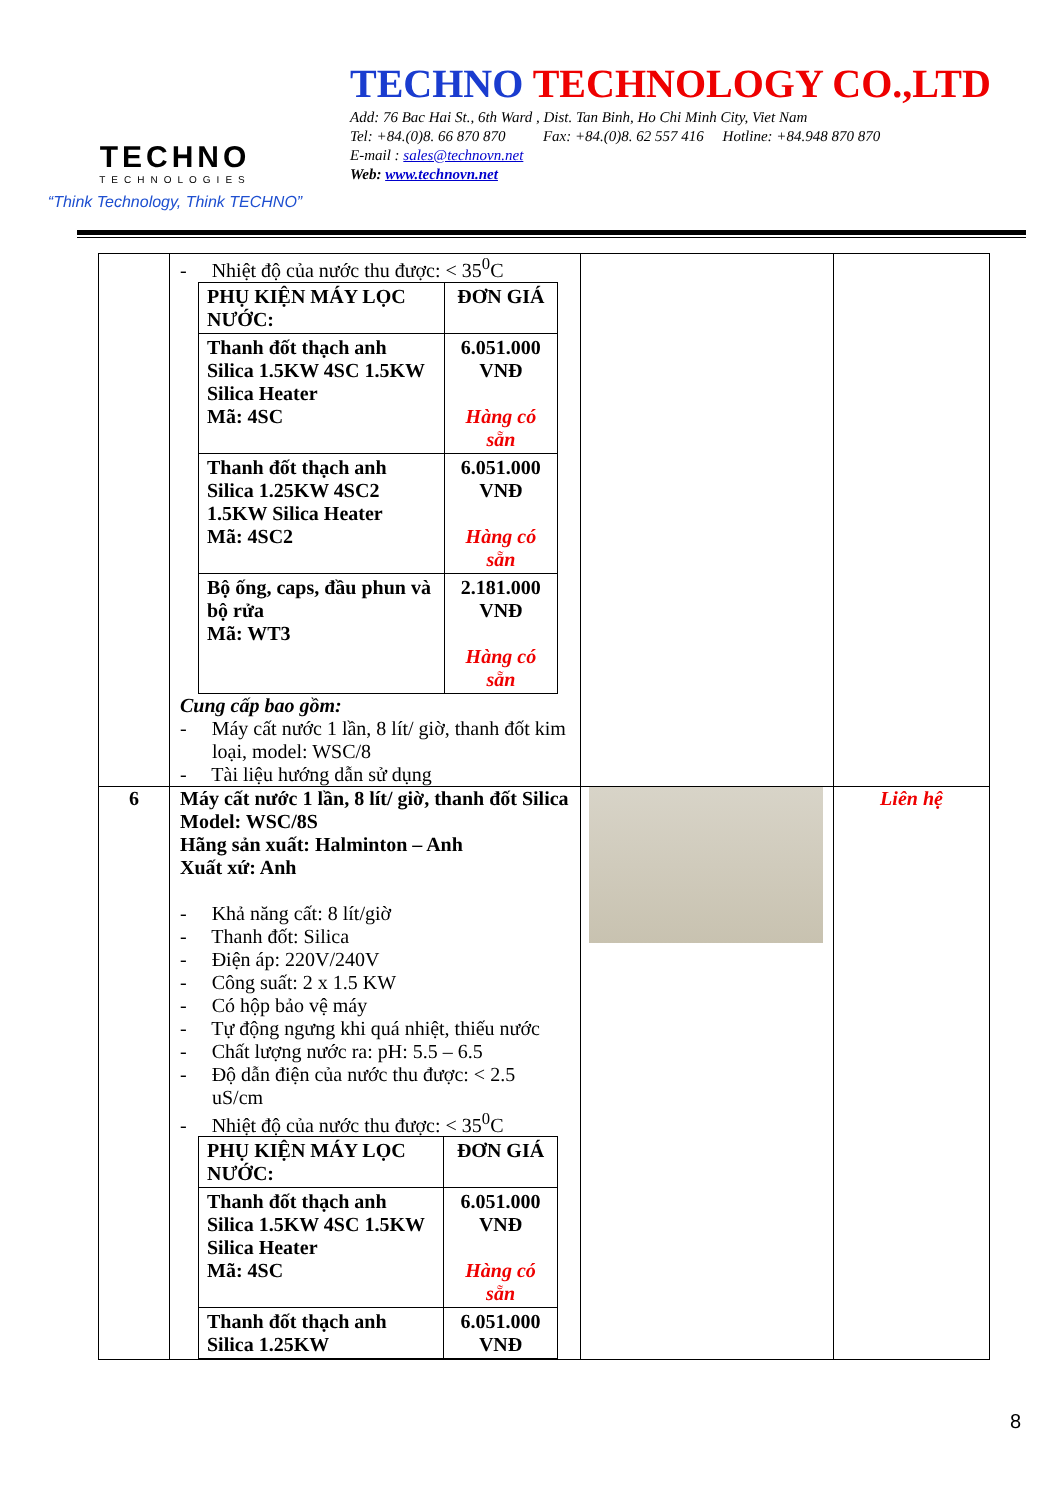TECHNO
TECHNOLOGIES
“Think Technology, Think TECHNO”
TECHNO TECHNOLOGY CO.,LTD
Add: 76 Bac Hai St., 6th Ward , Dist. Tan Binh, Ho Chi Minh City, Viet Nam
Tel: +84.(0)8. 66 870 870 Fax: +84.(0)8. 62 557 416 Hotline: +84.948 870 870
E-mail : sales@technovn.net
Web: www.technovn.net
| | - Nhiệt độ của nước thu được: < 35<sup>0</sup>C / PHỤ KIỆN MÁY LỌC NƯỚC: / ĐƠN GIÁ / / Thanh đốt thạch anh Silica 1.5KW 4SC 1.5KW Silica Heater Mã: 4SC / 6.051.000 VNĐ Hàng có sẵn / / Thanh đốt thạch anh Silica 1.25KW 4SC2 1.5KW Silica Heater Mã: 4SC2 / 6.051.000 VNĐ Hàng có sẵn / / Bộ ống, caps, đầu phun và bộ rửa Mã: WT3 / 2.181.000 VNĐ Hàng có sẵn / Cung cấp bao gồm: - Máy cất nước 1 lần, 8 lít/ giờ, thanh đốt kim loại, model: WSC/8 - Tài liệu hướng dẫn sử dụng | | |
| 6 | Máy cất nước 1 lần, 8 lít/ giờ, thanh đốt Silica Model: WSC/8S Hãng sản xuất: Halminton – Anh Xuất xứ: Anh - Khả năng cất: 8 lít/giờ - Thanh đốt: Silica - Điện áp: 220V/240V - Công suất: 2 x 1.5 KW - Có hộp bảo vệ máy - Tự động ngưng khi quá nhiệt, thiếu nước - Chất lượng nước ra: pH: 5.5 – 6.5 - Độ dẫn điện của nước thu được: < 2.5 uS/cm - Nhiệt độ của nước thu được: < 35<sup>0</sup>C / PHỤ KIỆN MÁY LỌC NƯỚC: / ĐƠN GIÁ / / Thanh đốt thạch anh Silica 1.5KW 4SC 1.5KW Silica Heater Mã: 4SC / 6.051.000 VNĐ Hàng có sẵn / / Thanh đốt thạch anh Silica 1.25KW / 6.051.000 VNĐ / | | Liên hệ |
8